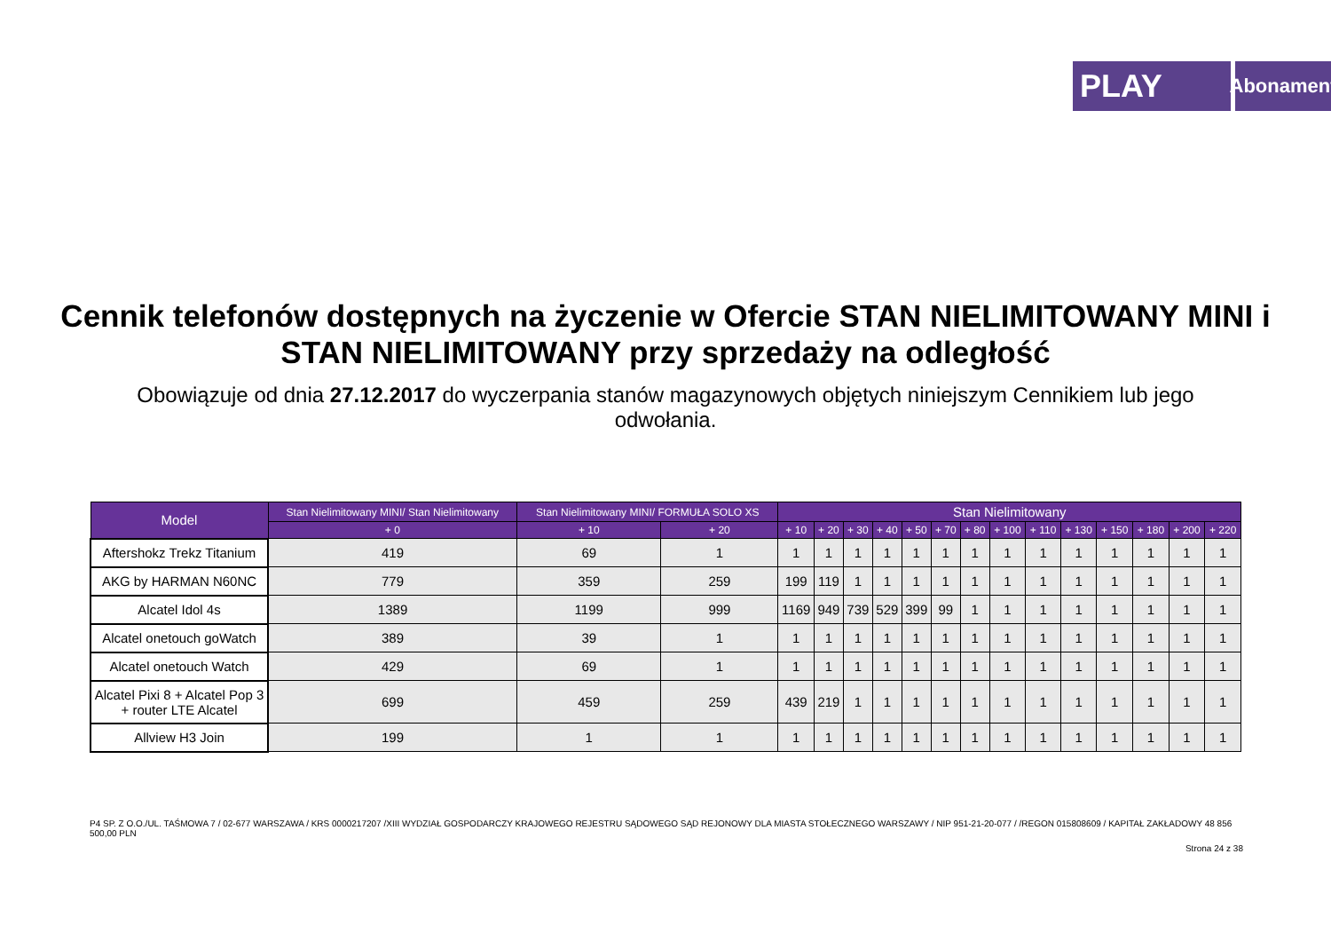PLAY
Abonament
Cennik telefonów dostępnych na życzenie w Ofercie STAN NIELIMITOWANY MINI i STAN NIELIMITOWANY przy sprzedaży na odległość
Obowiązuje od dnia 27.12.2017 do wyczerpania stanów magazynowych objętych niniejszym Cennikiem lub jego odwołania.
| Model | Stan Nielimitowany MINI/ Stan Nielimitowany | Stan Nielimitowany MINI/ FORMUŁA SOLO XS | | Stan Nielimitowany | | | | | | | | | | | | | |
| --- | --- | --- | --- | --- | --- | --- | --- | --- | --- | --- | --- | --- | --- | --- | --- | --- | --- |
| | + 0 | + 10 | + 20 | + 10 | + 20 | + 30 | + 40 | + 50 | + 70 | + 80 | + 100 | + 110 | + 130 | + 150 | + 180 | + 200 | + 220 |
| Aftershokz Trekz Titanium | 419 | 69 | 1 | 1 | 1 | 1 | 1 | 1 | 1 | 1 | 1 | 1 | 1 | 1 | 1 | 1 | 1 |
| AKG by HARMAN N60NC | 779 | 359 | 259 | 199 | 119 | 1 | 1 | 1 | 1 | 1 | 1 | 1 | 1 | 1 | 1 | 1 | 1 |
| Alcatel Idol 4s | 1389 | 1199 | 999 | 1169 | 949 | 739 | 529 | 399 | 99 | 1 | 1 | 1 | 1 | 1 | 1 | 1 | 1 |
| Alcatel onetouch goWatch | 389 | 39 | 1 | 1 | 1 | 1 | 1 | 1 | 1 | 1 | 1 | 1 | 1 | 1 | 1 | 1 | 1 |
| Alcatel onetouch Watch | 429 | 69 | 1 | 1 | 1 | 1 | 1 | 1 | 1 | 1 | 1 | 1 | 1 | 1 | 1 | 1 | 1 |
| Alcatel Pixi 8 + Alcatel Pop 3 + router LTE Alcatel | 699 | 459 | 259 | 439 | 219 | 1 | 1 | 1 | 1 | 1 | 1 | 1 | 1 | 1 | 1 | 1 | 1 |
| Allview H3 Join | 199 | 1 | 1 | 1 | 1 | 1 | 1 | 1 | 1 | 1 | 1 | 1 | 1 | 1 | 1 | 1 | 1 |
P4 SP. Z O.O./UL. TAŚMOWA 7 / 02-677 WARSZAWA / KRS 0000217207 /XIII WYDZIAŁ GOSPODARCZY KRAJOWEGO REJESTRU SĄDOWEGO SĄD REJONOWY DLA MIASTA STOŁECZNEGO WARSZAWY / NIP 951-21-20-077 / /REGON 015808609 / KAPITAŁ ZAKŁADOWY 48 856 500,00 PLN
Strona 24 z 38